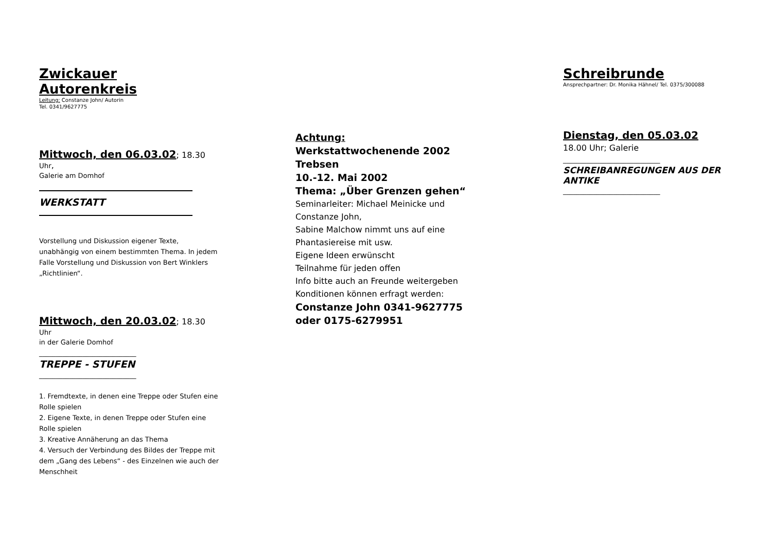Zwickauer Autorenkreis
Leitung: Constanze John/ Autorin
Tel. 0341/9627775
Mittwoch, den 06.03.02; 18.30 Uhr,
Galerie am Domhof
WERKSTATT
Vorstellung und Diskussion eigener Texte, unabhängig von einem bestimmten Thema. In jedem Falle Vorstellung und Diskussion von Bert Winklers „Richtlinien“.
Mittwoch, den 20.03.02; 18.30 Uhr
in der Galerie Domhof
_____________________________
TREPPE - STUFEN
_____________________________
1. Fremdtexte, in denen eine Treppe oder Stufen eine Rolle spielen
2. Eigene Texte, in denen Treppe oder Stufen eine Rolle spielen
3. Kreative Annäherung an das Thema
4. Versuch der Verbindung des Bildes der Treppe mit dem „Gang des Lebens“ - des Einzelnen wie auch der Menschheit
Achtung:
Werkstattwochenende 2002
Trebsen
10.-12. Mai 2002
Thema: „Über Grenzen gehen“
Seminarleiter: Michael Meinicke und Constanze John,
Sabine Malchow nimmt uns auf eine Phantasiereise mit usw.
Eigene Ideen erwünscht
Teilnahme für jeden offen
Info bitte auch an Freunde weitergeben
Konditionen können erfragt werden:
Constanze John 0341-9627775 oder 0175-6279951
Schreibrunde
Ansprechpartner: Dr. Monika Hähnel/ Tel. 0375/300088
Dienstag, den 05.03.02
18.00 Uhr; Galerie
_____________________________
SCHREIBANREGUNGEN AUS DER ANTIKE
_____________________________